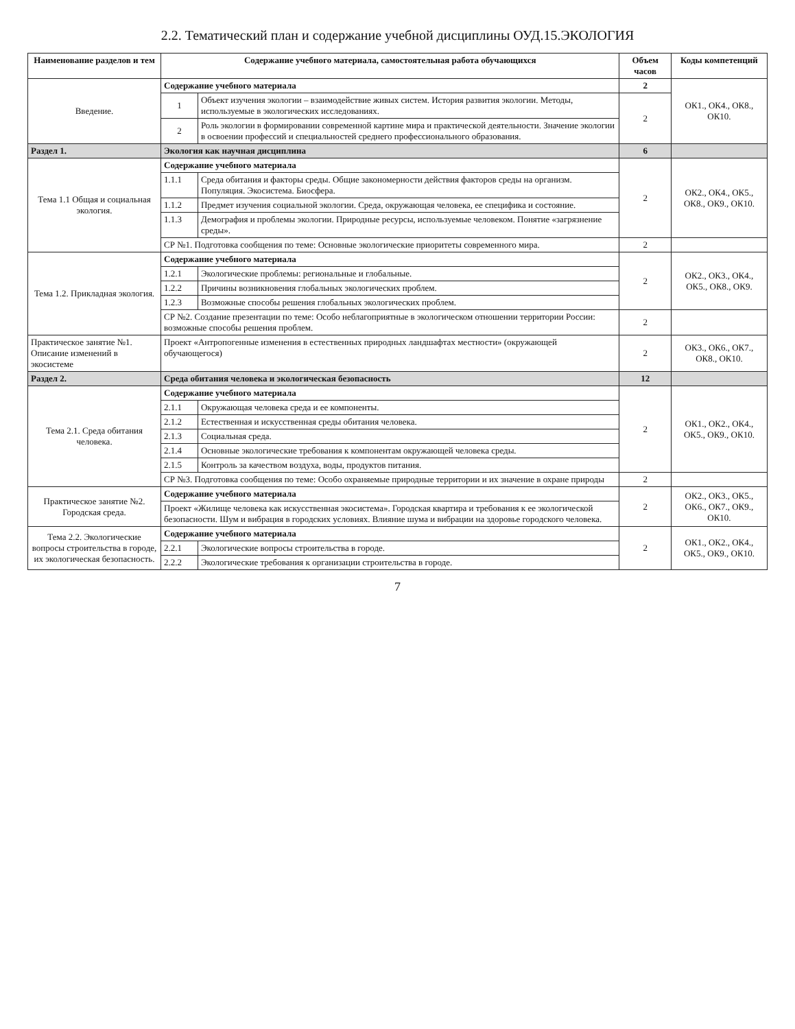2.2. Тематический план и содержание учебной дисциплины ОУД.15.ЭКОЛОГИЯ
| Наименование разделов и тем | Содержание учебного материала, самостоятельная работа обучающихся | | Объем часов | Коды компетенций |
| --- | --- | --- | --- | --- |
| Введение. | Содержание учебного материала | | 2 | ОК1., ОК4., ОК8., ОК10. |
| | 1 | Объект изучения экологии – взаимодействие живых систем. История развития экологии. Методы, используемые в экологических исследованиях. | 2 | |
| | 2 | Роль экологии в формировании современной картине мира и практической деятельности. Значение экологии в освоении профессий и специальностей среднего профессионального образования. | | |
| Раздел 1. | Экология как научная дисциплина | | 6 | |
| Тема 1.1 Общая и социальная экология. | Содержание учебного материала | | 2 | ОК2., ОК4., ОК5., ОК8., ОК9., ОК10. |
| | 1.1.1 | Среда обитания и факторы среды. Общие закономерности действия факторов среды на организм. Популяция. Экосистема. Биосфера. | | |
| | 1.1.2 | Предмет изучения социальной экологии. Среда, окружающая человека, ее специфика и состояние. | | |
| | 1.1.3 | Демография и проблемы экологии. Природные ресурсы, используемые человеком. Понятие «загрязнение среды». | | |
| | СР №1. Подготовка сообщения по теме: Основные экологические приоритеты современного мира. | | 2 | |
| Тема 1.2. Прикладная экология. | Содержание учебного материала | | 2 | ОК2., ОК3., ОК4., ОК5., ОК8., ОК9. |
| | 1.2.1 | Экологические проблемы: региональные и глобальные. | | |
| | 1.2.2 | Причины возникновения глобальных экологических проблем. | | |
| | 1.2.3 | Возможные способы решения глобальных экологических проблем. | | |
| | СР №2. Создание презентации по теме: Особо неблагоприятные в экологическом отношении территории России: возможные способы решения проблем. | | 2 | |
| Практическое занятие №1. Описание изменений в экосистеме | Проект «Антропогенные изменения в естественных природных ландшафтах местности» (окружающей обучающегося) | | 2 | ОК3., ОК6., ОК7., ОК8., ОК10. |
| Раздел 2. | Среда обитания человека и экологическая безопасность | | 12 | |
| Тема 2.1. Среда обитания человека. | Содержание учебного материала | | 2 | ОК1., ОК2., ОК4., ОК5., ОК9., ОК10. |
| | 2.1.1 | Окружающая человека среда и ее компоненты. | | |
| | 2.1.2 | Естественная и искусственная среды обитания человека. | | |
| | 2.1.3 | Социальная среда. | | |
| | 2.1.4 | Основные экологические требования к компонентам окружающей человека среды. | | |
| | 2.1.5 | Контроль за качеством воздуха, воды, продуктов питания. | | |
| | СР №3. Подготовка сообщения по теме: Особо охраняемые природные территории и их значение в охране природы | | 2 | |
| Практическое занятие №2. Городская среда. | Содержание учебного материала | | 2 | ОК2., ОК3., ОК5., ОК6., ОК7., ОК9., ОК10. |
| | Проект «Жилище человека как искусственная экосистема». Городская квартира и требования к ее экологической безопасности. Шум и вибрация в городских условиях. Влияние шума и вибрации на здоровье городского человека. | | | |
| Тема 2.2. Экологические вопросы строительства в городе, их экологическая безопасность. | Содержание учебного материала | | 2 | ОК1., ОК2., ОК4., ОК5., ОК9., ОК10. |
| | 2.2.1 | Экологические вопросы строительства в городе. | | |
| | 2.2.2 | Экологические требования к организации строительства в городе. | | |
7